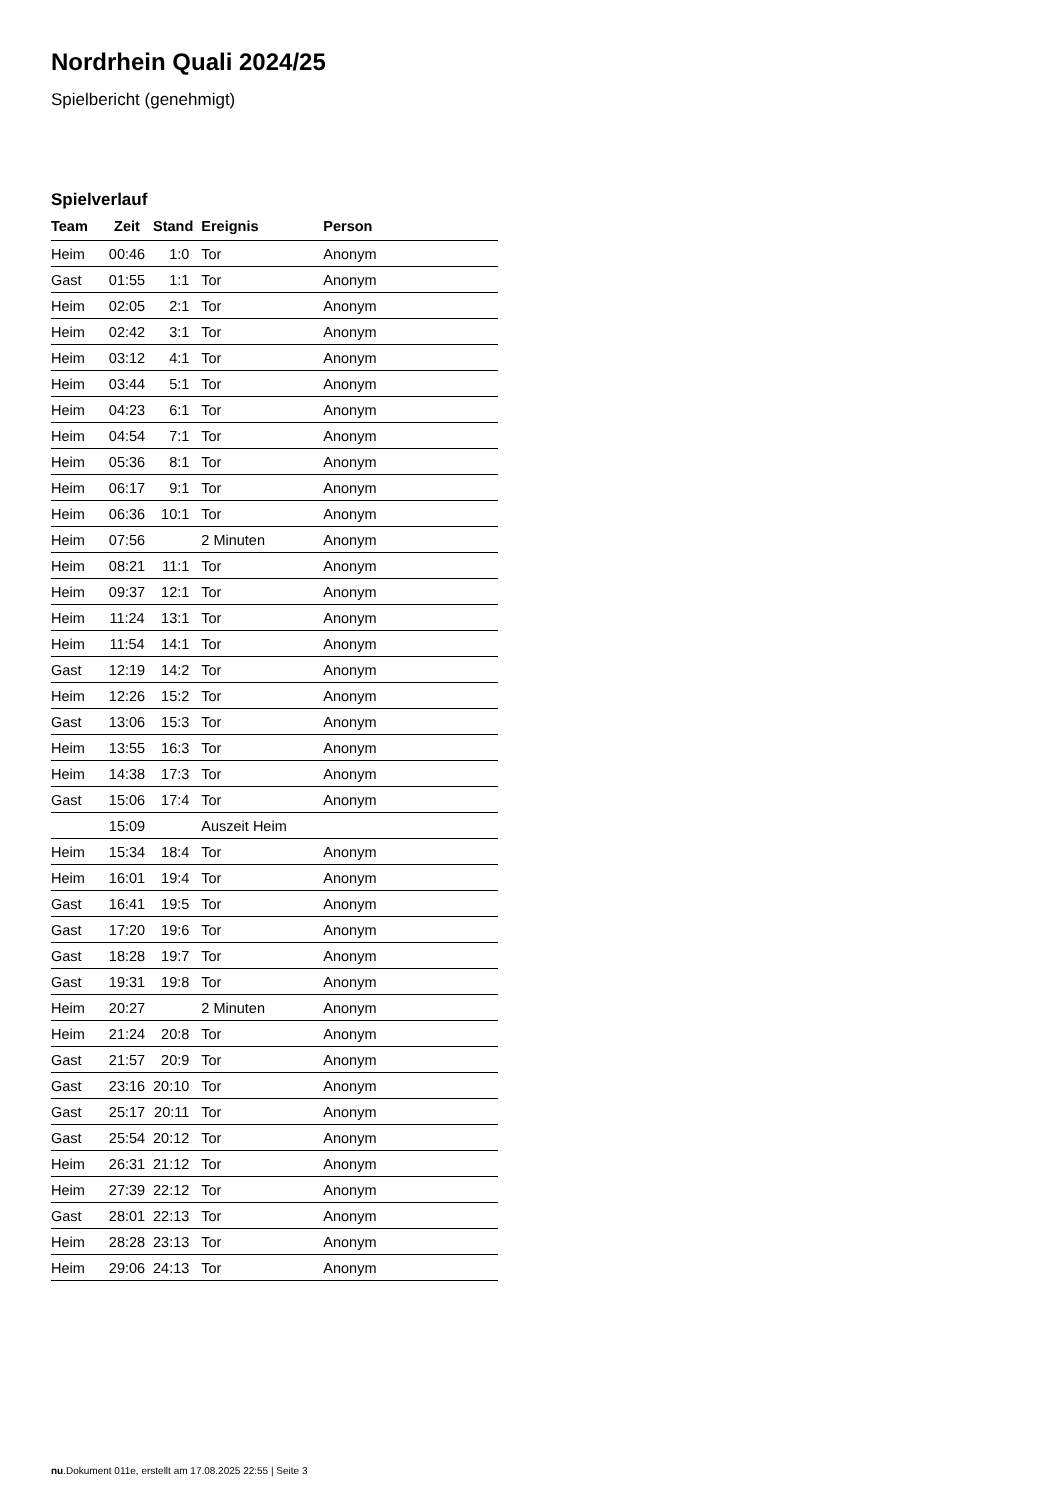Nordrhein Quali 2024/25
Spielbericht (genehmigt)
Spielverlauf
| Team | Zeit | Stand | Ereignis | Person |
| --- | --- | --- | --- | --- |
| Heim | 00:46 | 1:0 | Tor | Anonym |
| Gast | 01:55 | 1:1 | Tor | Anonym |
| Heim | 02:05 | 2:1 | Tor | Anonym |
| Heim | 02:42 | 3:1 | Tor | Anonym |
| Heim | 03:12 | 4:1 | Tor | Anonym |
| Heim | 03:44 | 5:1 | Tor | Anonym |
| Heim | 04:23 | 6:1 | Tor | Anonym |
| Heim | 04:54 | 7:1 | Tor | Anonym |
| Heim | 05:36 | 8:1 | Tor | Anonym |
| Heim | 06:17 | 9:1 | Tor | Anonym |
| Heim | 06:36 | 10:1 | Tor | Anonym |
| Heim | 07:56 | | 2 Minuten | Anonym |
| Heim | 08:21 | 11:1 | Tor | Anonym |
| Heim | 09:37 | 12:1 | Tor | Anonym |
| Heim | 11:24 | 13:1 | Tor | Anonym |
| Heim | 11:54 | 14:1 | Tor | Anonym |
| Gast | 12:19 | 14:2 | Tor | Anonym |
| Heim | 12:26 | 15:2 | Tor | Anonym |
| Gast | 13:06 | 15:3 | Tor | Anonym |
| Heim | 13:55 | 16:3 | Tor | Anonym |
| Heim | 14:38 | 17:3 | Tor | Anonym |
| Gast | 15:06 | 17:4 | Tor | Anonym |
| | 15:09 | | Auszeit Heim | |
| Heim | 15:34 | 18:4 | Tor | Anonym |
| Heim | 16:01 | 19:4 | Tor | Anonym |
| Gast | 16:41 | 19:5 | Tor | Anonym |
| Gast | 17:20 | 19:6 | Tor | Anonym |
| Gast | 18:28 | 19:7 | Tor | Anonym |
| Gast | 19:31 | 19:8 | Tor | Anonym |
| Heim | 20:27 | | 2 Minuten | Anonym |
| Heim | 21:24 | 20:8 | Tor | Anonym |
| Gast | 21:57 | 20:9 | Tor | Anonym |
| Gast | 23:16 | 20:10 | Tor | Anonym |
| Gast | 25:17 | 20:11 | Tor | Anonym |
| Gast | 25:54 | 20:12 | Tor | Anonym |
| Heim | 26:31 | 21:12 | Tor | Anonym |
| Heim | 27:39 | 22:12 | Tor | Anonym |
| Gast | 28:01 | 22:13 | Tor | Anonym |
| Heim | 28:28 | 23:13 | Tor | Anonym |
| Heim | 29:06 | 24:13 | Tor | Anonym |
nu.Dokument 011e, erstellt am 17.08.2025 22:55 | Seite 3